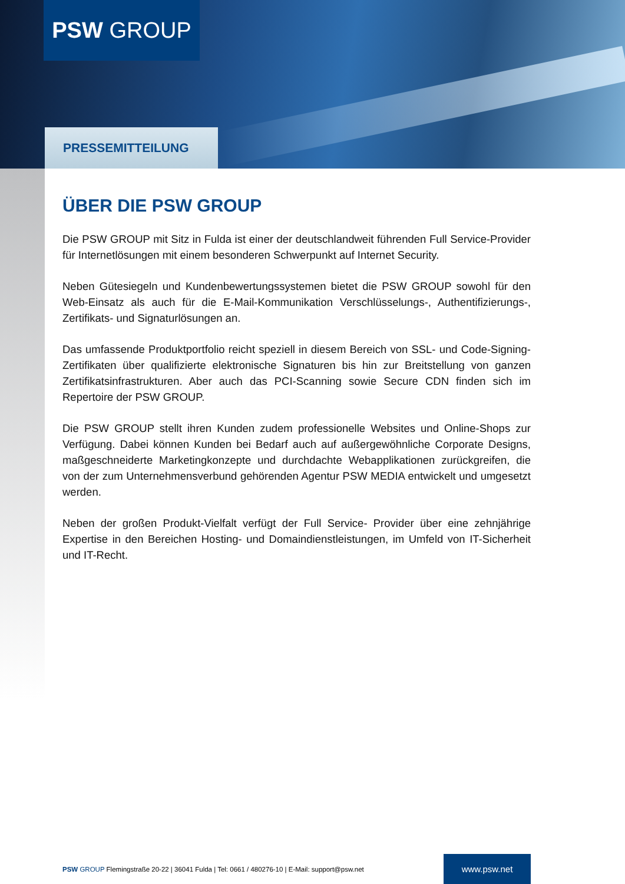PSW GROUP
PRESSEMITTEILUNG
ÜBER DIE PSW GROUP
Die PSW GROUP mit Sitz in Fulda ist einer der deutschlandweit führenden Full Service-Provider für Internetlösungen mit einem besonderen Schwerpunkt auf Internet Security.
Neben Gütesiegeln und Kundenbewertungssystemen bietet die PSW GROUP sowohl für den Web-Einsatz als auch für die E-Mail-Kommunikation Verschlüsselungs-, Authentifizierungs-, Zertifikats- und Signaturlösungen an.
Das umfassende Produktportfolio reicht speziell in diesem Bereich von SSL- und Code-Signing-Zertifikaten über qualifizierte elektronische Signaturen bis hin zur Breitstellung von ganzen Zertifikatsinfrastrukturen. Aber auch das PCI-Scanning sowie Secure CDN finden sich im Repertoire der PSW GROUP.
Die PSW GROUP stellt ihren Kunden zudem professionelle Websites und Online-Shops zur Verfügung. Dabei können Kunden bei Bedarf auch auf außergewöhnliche Corporate Designs, maßgeschneiderte Marketingkonzepte und durchdachte Webapplikationen zurückgreifen, die von der zum Unternehmensverbund gehörenden Agentur PSW MEDIA entwickelt und umgesetzt werden.
Neben der großen Produkt-Vielfalt verfügt der Full Service- Provider über eine zehnjährige Expertise in den Bereichen Hosting- und Domaindienstleistungen, im Umfeld von IT-Sicherheit und IT-Recht.
PSW GROUP Flemingstraße 20-22 | 36041 Fulda | Tel: 0661 / 480276-10 | E-Mail: support@psw.net www.psw.net